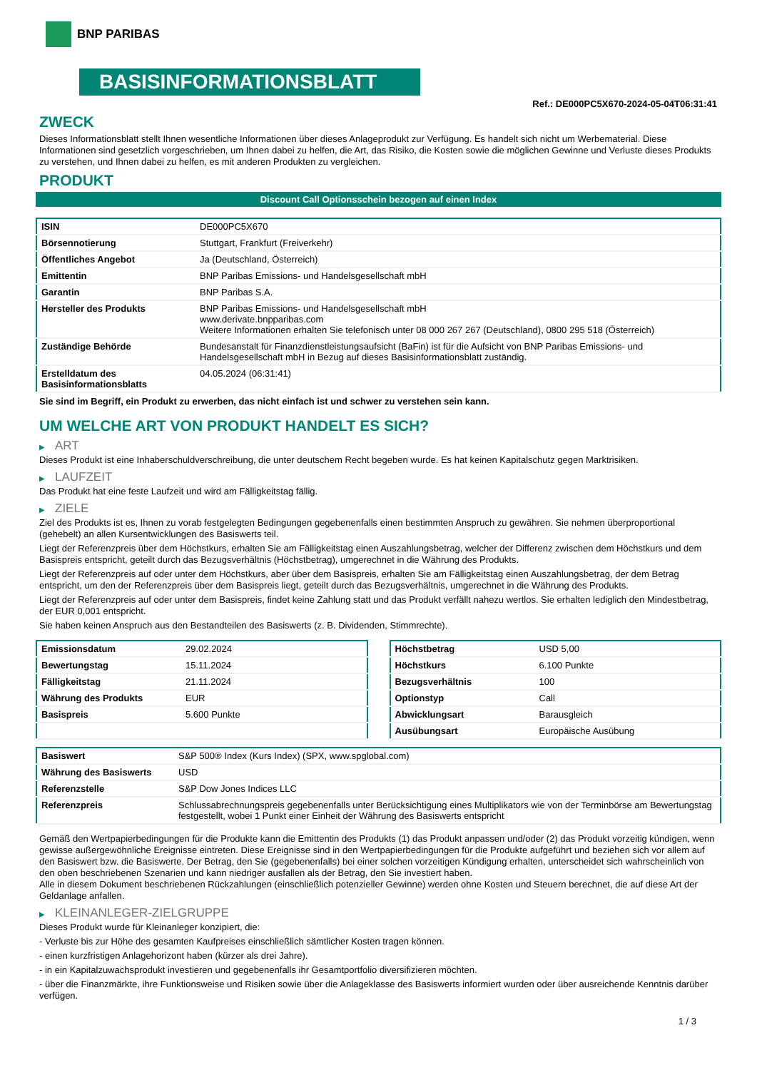BNP PARIBAS
BASISINFORMATIONSBLATT
Ref.: DE000PC5X670-2024-05-04T06:31:41
ZWECK
Dieses Informationsblatt stellt Ihnen wesentliche Informationen über dieses Anlageprodukt zur Verfügung. Es handelt sich nicht um Werbematerial. Diese Informationen sind gesetzlich vorgeschrieben, um Ihnen dabei zu helfen, die Art, das Risiko, die Kosten sowie die möglichen Gewinne und Verluste dieses Produkts zu verstehen, und Ihnen dabei zu helfen, es mit anderen Produkten zu vergleichen.
PRODUKT
Discount Call Optionsschein bezogen auf einen Index
| ISIN | DE000PC5X670 |
| Börsennotierung | Stuttgart, Frankfurt (Freiverkehr) |
| Öffentliches Angebot | Ja (Deutschland, Österreich) |
| Emittentin | BNP Paribas Emissions- und Handelsgesellschaft mbH |
| Garantin | BNP Paribas S.A. |
| Hersteller des Produkts | BNP Paribas Emissions- und Handelsgesellschaft mbH www.derivate.bnpparibas.com Weitere Informationen erhalten Sie telefonisch unter 08 000 267 267 (Deutschland), 0800 295 518 (Österreich) |
| Zuständige Behörde | Bundesanstalt für Finanzdienstleistungsaufsicht (BaFin) ist für die Aufsicht von BNP Paribas Emissions- und Handelsgesellschaft mbH in Bezug auf dieses Basisinformationsblatt zuständig. |
| Erstelldatum des Basisinformationsblatts | 04.05.2024 (06:31:41) |
Sie sind im Begriff, ein Produkt zu erwerben, das nicht einfach ist und schwer zu verstehen sein kann.
UM WELCHE ART VON PRODUKT HANDELT ES SICH?
▶ ART
Dieses Produkt ist eine Inhaberschuldverschreibung, die unter deutschem Recht begeben wurde. Es hat keinen Kapitalschutz gegen Marktrisiken.
▶ LAUFZEIT
Das Produkt hat eine feste Laufzeit und wird am Fälligkeitstag fällig.
▶ ZIELE
Ziel des Produkts ist es, Ihnen zu vorab festgelegten Bedingungen gegebenenfalls einen bestimmten Anspruch zu gewähren. Sie nehmen überproportional (gehebelt) an allen Kursentwicklungen des Basiswerts teil.
Liegt der Referenzpreis über dem Höchstkurs, erhalten Sie am Fälligkeitstag einen Auszahlungsbetrag, welcher der Differenz zwischen dem Höchstkurs und dem Basispreis entspricht, geteilt durch das Bezugsverhältnis (Höchstbetrag), umgerechnet in die Währung des Produkts.
Liegt der Referenzpreis auf oder unter dem Höchstkurs, aber über dem Basispreis, erhalten Sie am Fälligkeitstag einen Auszahlungsbetrag, der dem Betrag entspricht, um den der Referenzpreis über dem Basispreis liegt, geteilt durch das Bezugsverhältnis, umgerechnet in die Währung des Produkts.
Liegt der Referenzpreis auf oder unter dem Basispreis, findet keine Zahlung statt und das Produkt verfällt nahezu wertlos. Sie erhalten lediglich den Mindestbetrag, der EUR 0,001 entspricht.
Sie haben keinen Anspruch aus den Bestandteilen des Basiswerts (z. B. Dividenden, Stimmrechte).
| Emissionsdatum | 29.02.2024 |
| Bewertungstag | 15.11.2024 |
| Fälligkeitstag | 21.11.2024 |
| Währung des Produkts | EUR |
| Basispreis | 5.600 Punkte |
| Höchstbetrag | USD 5,00 |
| Höchstkurs | 6.100 Punkte |
| Bezugsverhältnis | 100 |
| Optionstyp | Call |
| Abwicklungsart | Barausgleich |
| Ausübungsart | Europäische Ausübung |
| Basiswert | S&P 500® Index (Kurs Index) (SPX, www.spglobal.com) |
| Währung des Basiswerts | USD |
| Referenzstelle | S&P Dow Jones Indices LLC |
| Referenzpreis | Schlussabrechnungspreis gegebenenfalls unter Berücksichtigung eines Multiplikators wie von der Terminbörse am Bewertungstag festgestellt, wobei 1 Punkt einer Einheit der Währung des Basiswerts entspricht |
Gemäß den Wertpapierbedingungen für die Produkte kann die Emittentin des Produkts (1) das Produkt anpassen und/oder (2) das Produkt vorzeitig kündigen, wenn gewisse außergewöhnliche Ereignisse eintreten. Diese Ereignisse sind in den Wertpapierbedingungen für die Produkte aufgeführt und beziehen sich vor allem auf den Basiswert bzw. die Basiswerte. Der Betrag, den Sie (gegebenenfalls) bei einer solchen vorzeitigen Kündigung erhalten, unterscheidet sich wahrscheinlich von den oben beschriebenen Szenarien und kann niedriger ausfallen als der Betrag, den Sie investiert haben.
Alle in diesem Dokument beschriebenen Rückzahlungen (einschließlich potenzieller Gewinne) werden ohne Kosten und Steuern berechnet, die auf diese Art der Geldanlage anfallen.
▶ KLEINANLEGER-ZIELGRUPPE
Dieses Produkt wurde für Kleinanleger konzipiert, die:
- Verluste bis zur Höhe des gesamten Kaufpreises einschließlich sämtlicher Kosten tragen können.
- einen kurzfristigen Anlagehorizont haben (kürzer als drei Jahre).
- in ein Kapitalzuwachsprodukt investieren und gegebenenfalls ihr Gesamtportfolio diversifizieren möchten.
- über die Finanzmärkte, ihre Funktionsweise und Risiken sowie über die Anlageklasse des Basiswerts informiert wurden oder über ausreichende Kenntnis darüber verfügen.
1 / 3